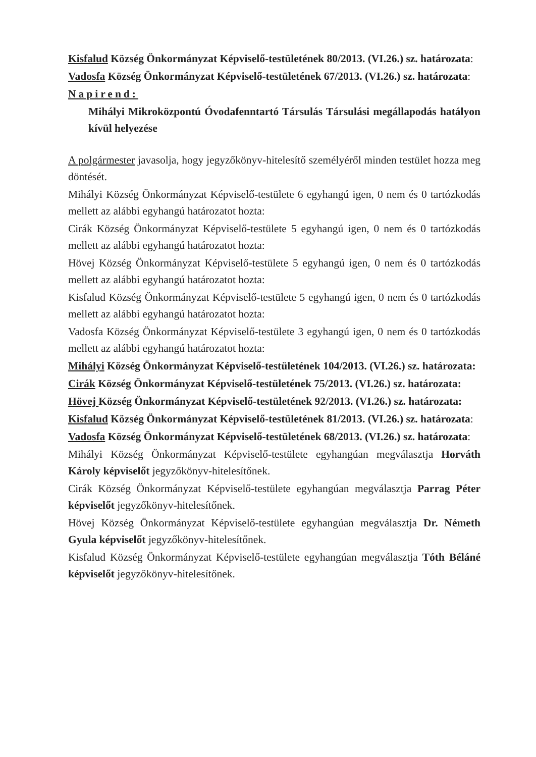Kisfalud Község Önkormányzat Képviselő-testületének 80/2013. (VI.26.) sz. határozata:
Vadosfa Község Önkormányzat Képviselő-testületének 67/2013. (VI.26.) sz. határozata:
Napirend:
Mihályi Mikroközpontú Óvodafenntartó Társulás Társulási megállapodás hatályon kívül helyezése
A polgármester javasolja, hogy jegyzőkönyv-hitelesítő személyéről minden testület hozza meg döntését.
Mihályi Község Önkormányzat Képviselő-testülete 6 egyhangú igen, 0 nem és 0 tartózkodás mellett az alábbi egyhangú határozatot hozta:
Cirák Község Önkormányzat Képviselő-testülete 5 egyhangú igen, 0 nem és 0 tartózkodás mellett az alábbi egyhangú határozatot hozta:
Hövej Község Önkormányzat Képviselő-testülete 5 egyhangú igen, 0 nem és 0 tartózkodás mellett az alábbi egyhangú határozatot hozta:
Kisfalud Község Önkormányzat Képviselő-testülete 5 egyhangú igen, 0 nem és 0 tartózkodás mellett az alábbi egyhangú határozatot hozta:
Vadosfa Község Önkormányzat Képviselő-testülete 3 egyhangú igen, 0 nem és 0 tartózkodás mellett az alábbi egyhangú határozatot hozta:
Mihályi Község Önkormányzat Képviselő-testületének 104/2013. (VI.26.) sz. határozata:
Cirák Község Önkormányzat Képviselő-testületének 75/2013. (VI.26.) sz. határozata:
Hövej Község Önkormányzat Képviselő-testületének 92/2013. (VI.26.) sz. határozata:
Kisfalud Község Önkormányzat Képviselő-testületének 81/2013. (VI.26.) sz. határozata:
Vadosfa Község Önkormányzat Képviselő-testületének 68/2013. (VI.26.) sz. határozata:
Mihályi Község Önkormányzat Képviselő-testülete egyhangúan megválasztja Horváth Károly képviselőt jegyzőkönyv-hitelesítőnek.
Cirák Község Önkormányzat Képviselő-testülete egyhangúan megválasztja Parrag Péter képviselőt jegyzőkönyv-hitelesítőnek.
Hövej Község Önkormányzat Képviselő-testülete egyhangúan megválasztja Dr. Németh Gyula képviselőt jegyzőkönyv-hitelesítőnek.
Kisfalud Község Önkormányzat Képviselő-testülete egyhangúan megválasztja Tóth Béláné képviselőt jegyzőkönyv-hitelesítőnek.